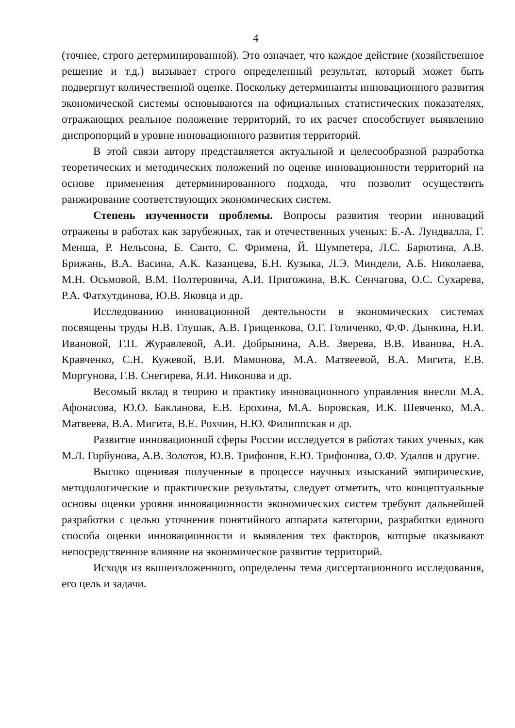4
(точнее, строго детерминированной). Это означает, что каждое действие (хозяйственное решение и т.д.) вызывает строго определенный результат, который может быть подвергнут количественной оценке. Поскольку детерминанты инновационного развития экономической системы основываются на официальных статистических показателях, отражающих реальное положение территорий, то их расчет способствует выявлению диспропорций в уровне инновационного развития территорий.
В этой связи автору представляется актуальной и целесообразной разработка теоретических и методических положений по оценке инновационности территорий на основе применения детерминированного подхода, что позволит осуществить ранжирование соответствующих экономических систем.
Степень изученности проблемы. Вопросы развития теории инноваций отражены в работах как зарубежных, так и отечественных ученых: Б.-А. Лундвалла, Г. Менша, Р. Нельсона, Б. Санто, С. Фримена, Й. Шумпетера, Л.С. Барютина, А.В. Брижань, В.А. Васина, А.К. Казанцева, Б.Н. Кузыка, Л.Э. Миндели, А.Б. Николаева, М.Н. Осьмовой, В.М. Полтеровича, А.И. Пригожина, В.К. Сенчагова, О.С. Сухарева, Р.А. Фатхутдинова, Ю.В. Яковца и др.
Исследованию инновационной деятельности в экономических системах посвящены труды Н.В. Глушак, А.В. Грищенкова, О.Г. Голиченко, Ф.Ф. Дынкина, Н.И. Ивановой, Г.П. Журавлевой, А.И. Добрынина, А.В. Зверева, В.В. Иванова, Н.А. Кравченко, С.Н. Кужевой, В.И. Мамонова, М.А. Матвеевой, В.А. Мигита, Е.В. Моргунова, Г.В. Снегирева, Я.И. Никонова и др.
Весомый вклад в теорию и практику инновационного управления внесли М.А. Афонасова, Ю.О. Бакланова, Е.В. Ерохина, М.А. Боровская, И.К. Шевченко, М.А. Матвеева, В.А. Мигита, В.Е. Рохчин, Н.Ю. Филиппская и др.
Развитие инновационной сферы России исследуется в работах таких ученых, как М.Л. Горбунова, А.В. Золотов, Ю.В. Трифонов, Е.Ю. Трифонова, О.Ф. Удалов и другие.
Высоко оценивая полученные в процессе научных изысканий эмпирические, методологические и практические результаты, следует отметить, что концептуальные основы оценки уровня инновационности экономических систем требуют дальнейшей разработки с целью уточнения понятийного аппарата категории, разработки единого способа оценки инновационности и выявления тех факторов, которые оказывают непосредственное влияние на экономическое развитие территорий.
Исходя из вышеизложенного, определены тема диссертационного исследования, его цель и задачи.